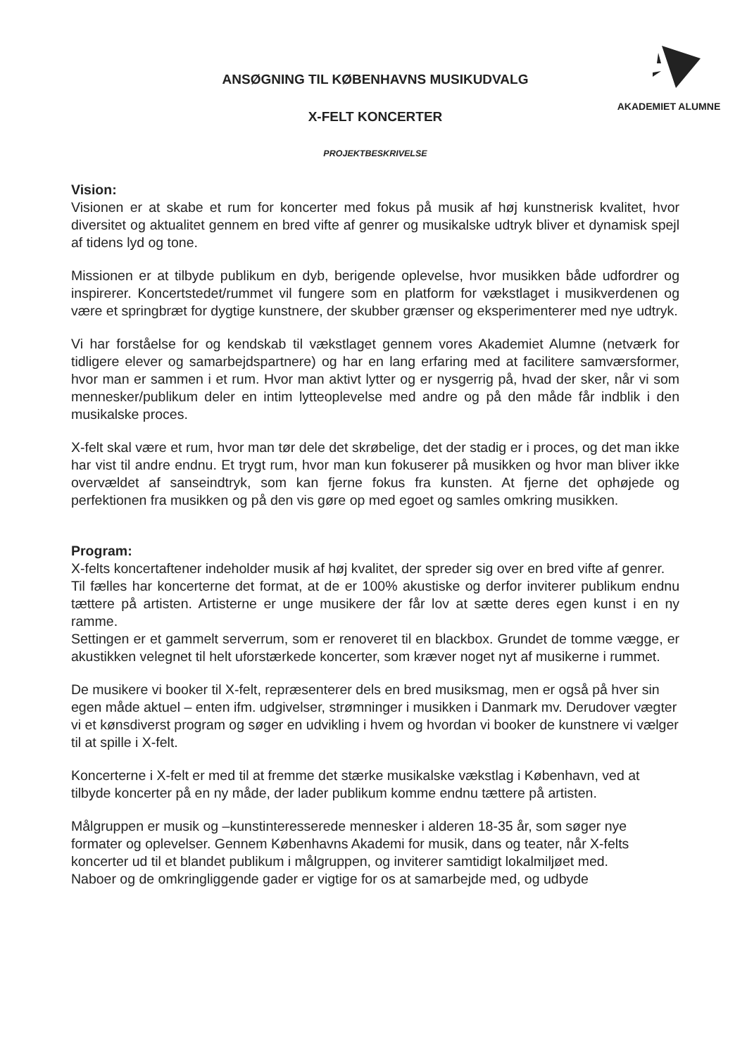AKADEMIET ALUMNE
ANSØGNING TIL KØBENHAVNS MUSIKUDVALG
X-FELT KONCERTER
PROJEKTBESKRIVELSE
Vision:
Visionen er at skabe et rum for koncerter med fokus på musik af høj kunstnerisk kvalitet, hvor diversitet og aktualitet gennem en bred vifte af genrer og musikalske udtryk bliver et dynamisk spejl af tidens lyd og tone.
Missionen er at tilbyde publikum en dyb, berigende oplevelse, hvor musikken både udfordrer og inspirerer. Koncertstedet/rummet vil fungere som en platform for vækstlaget i musikverdenen og være et springbræt for dygtige kunstnere, der skubber grænser og eksperimenterer med nye udtryk.
Vi har forståelse for og kendskab til vækstlaget gennem vores Akademiet Alumne (netværk for tidligere elever og samarbejdspartnere) og har en lang erfaring med at facilitere samværsformer, hvor man er sammen i et rum. Hvor man aktivt lytter og er nysgerrig på, hvad der sker, når vi som mennesker/publikum deler en intim lytteoplevelse med andre og på den måde får indblik i den musikalske proces.
X-felt skal være et rum, hvor man tør dele det skrøbelige, det der stadig er i proces, og det man ikke har vist til andre endnu. Et trygt rum, hvor man kun fokuserer på musikken og hvor man bliver ikke overvældet af sanseindtryk, som kan fjerne fokus fra kunsten. At fjerne det ophøjede og perfektionen fra musikken og på den vis gøre op med egoet og samles omkring musikken.
Program:
X-felts koncertaftener indeholder musik af høj kvalitet, der spreder sig over en bred vifte af genrer.
Til fælles har koncerterne det format, at de er 100% akustiske og derfor inviterer publikum endnu tættere på artisten. Artisterne er unge musikere der får lov at sætte deres egen kunst i en ny ramme.
Settingen er et gammelt serverrum, som er renoveret til en blackbox. Grundet de tomme vægge, er akustikken velegnet til helt uforstærkede koncerter, som kræver noget nyt af musikerne i rummet.
De musikere vi booker til X-felt, repræsenterer dels en bred musiksmag, men er også på hver sin egen måde aktuel – enten ifm. udgivelser, strømninger i musikken i Danmark mv. Derudover vægter vi et kønsdiverst program og søger en udvikling i hvem og hvordan vi booker de kunstnere vi vælger til at spille i X-felt.
Koncerterne i X-felt er med til at fremme det stærke musikalske vækstlag i København, ved at tilbyde koncerter på en ny måde, der lader publikum komme endnu tættere på artisten.
Målgruppen er musik og –kunstinteresserede mennesker i alderen 18-35 år, som søger nye formater og oplevelser. Gennem Københavns Akademi for musik, dans og teater, når X-felts koncerter ud til et blandet publikum i målgruppen, og inviterer samtidigt lokalmiljøet med.
Naboer og de omkringliggende gader er vigtige for os at samarbejde med, og udbyde